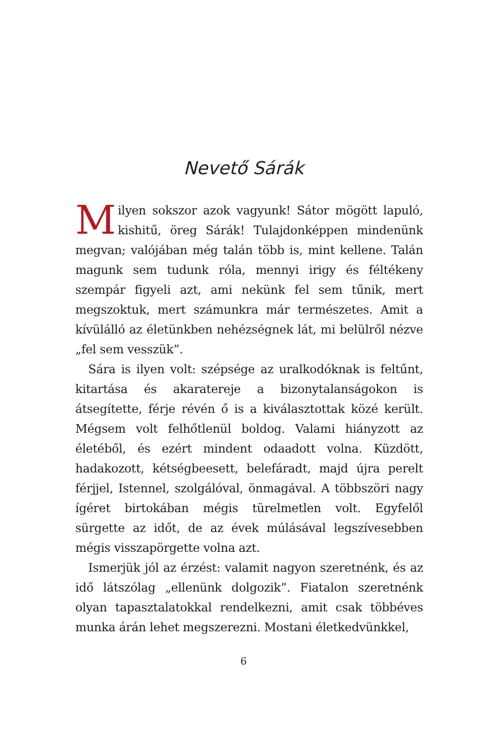Nevető Sárák
Milyen sokszor azok vagyunk! Sátor mögött lapuló, kishitű, öreg Sárák! Tulajdonképpen mindenünk megvan; valójában még talán több is, mint kellene. Talán magunk sem tudunk róla, mennyi irigy és féltékeny szempár figyeli azt, ami nekünk fel sem tűnik, mert megszoktuk, mert számunkra már természetes. Amit a kívülálló az életünkben nehézségnek lát, mi belülről nézve „fel sem vesszük”.
Sára is ilyen volt: szépsége az uralkodóknak is feltűnt, kitartása és akaratereje a bizonytalanságokon is átsegítette, férje révén ő is a kiválasztottak közé került. Mégsem volt felhőtlenül boldog. Valami hiányzott az életéből, és ezért mindent odaadott volna. Küzdött, hadakozott, kétségbeesett, belefáradt, majd újra perelt férjjel, Istennel, szolgálóval, önmagával. A többszöri nagy ígéret birtokában mégis türelmetlen volt. Egyfelől sürgette az időt, de az évek múlásával legszívesebben mégis visszapörgette volna azt.
Ismerjük jól az érzést: valamit nagyon szeretnénk, és az idő látszólag „ellenünk dolgozik”. Fiatalon szeretnénk olyan tapasztalatokkal rendelkezni, amit csak többéves munka árán lehet megszerezni. Mostani életkedvünkkel,
6